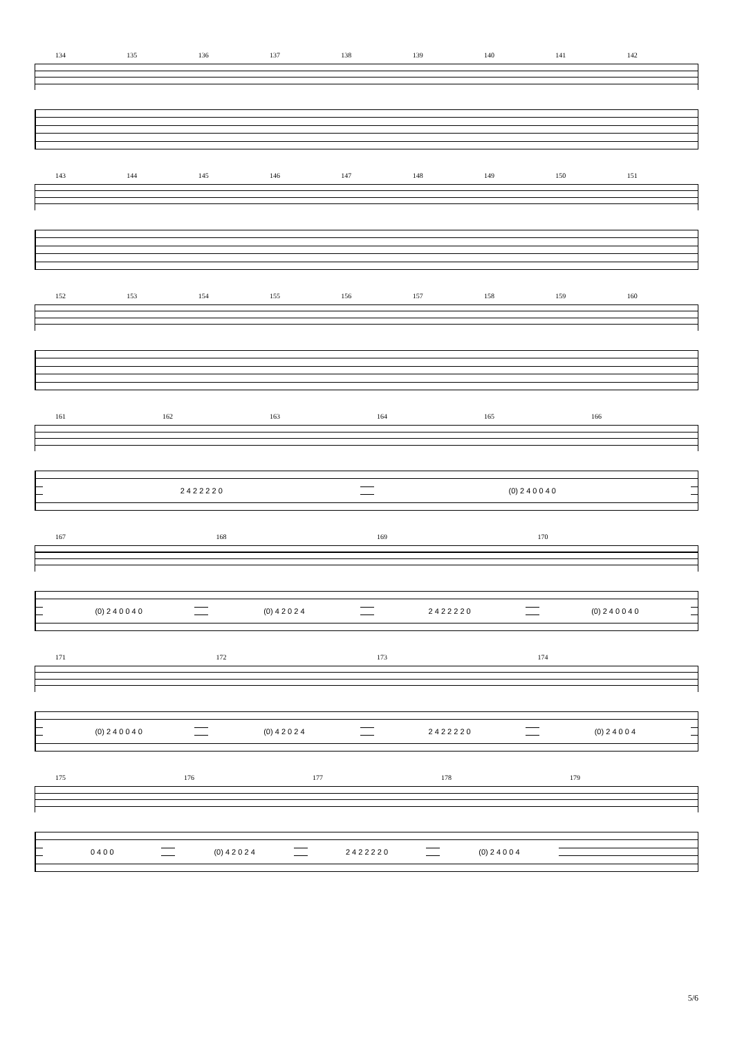134 135 136 137 138 139 140 141 142
143 144 145 146 147 148 149 150 151
152 153 154 155 156 157 158 159 160
161 162 163 164 165 166
2 4 2 2 2 2 0 (0) 2 4 0 0 4 0
167 168 169 170
(0) 2 4 0 0 4 0 (0) 4 2 0 2 4 2 4 2 2 2 2 0 (0) 2 4 0 0 4 0
171 172 173 174
(0) 2 4 0 0 4 0 (0) 4 2 0 2 4 2 4 2 2 2 2 0 (0) 2 4 0 0 4
175 176 177 178 179
0 4 0 0 (0) 4 2 0 2 4 2 4 2 2 2 2 0 (0) 2 4 0 0 4
5/6